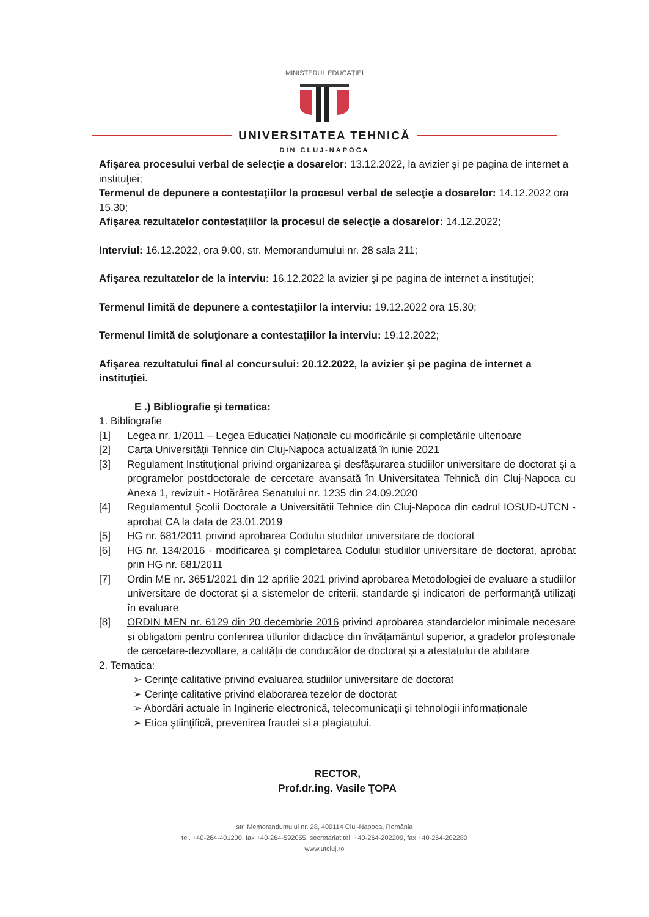MINISTERUL EDUCAȚIEI
UNIVERSITATEA TEHNICĂ
DIN CLUJ-NAPOCA
Afişarea procesului verbal de selecţie a dosarelor: 13.12.2022, la avizier şi pe pagina de internet a instituţiei;
Termenul de depunere a contestaţiilor la procesul verbal de selecţie a dosarelor: 14.12.2022 ora 15.30;
Afişarea rezultatelor contestaţiilor la procesul de selecţie a dosarelor: 14.12.2022;
Interviul: 16.12.2022, ora 9.00, str. Memorandumului nr. 28 sala 211;
Afişarea rezultatelor de la interviu: 16.12.2022 la avizier şi pe pagina de internet a instituţiei;
Termenul limită de depunere a contestaţiilor la interviu: 19.12.2022 ora 15.30;
Termenul limită de soluţionare a contestaţiilor la interviu: 19.12.2022;
Afişarea rezultatului final al concursului: 20.12.2022, la avizier şi pe pagina de internet a instituţiei.
E .) Bibliografie şi tematica:
1. Bibliografie
[1] Legea nr. 1/2011 – Legea Educației Naționale cu modificările și completările ulterioare
[2] Carta Universităţii Tehnice din Cluj-Napoca actualizată în iunie 2021
[3] Regulament Instituţional privind organizarea şi desfăşurarea studiilor universitare de doctorat şi a programelor postdoctorale de cercetare avansată în Universitatea Tehnică din Cluj-Napoca cu Anexa 1, revizuit - Hotărârea Senatului nr. 1235 din 24.09.2020
[4] Regulamentul Şcolii Doctorale a Universitătii Tehnice din Cluj-Napoca din cadrul IOSUD-UTCN - aprobat CA la data de 23.01.2019
[5] HG nr. 681/2011 privind aprobarea Codului studiilor universitare de doctorat
[6] HG nr. 134/2016 - modificarea şi completarea Codului studiilor universitare de doctorat, aprobat prin HG nr. 681/2011
[7] Ordin ME nr. 3651/2021 din 12 aprilie 2021 privind aprobarea Metodologiei de evaluare a studiilor universitare de doctorat şi a sistemelor de criterii, standarde şi indicatori de performanţă utilizaţi în evaluare
[8] ORDIN MEN nr. 6129 din 20 decembrie 2016 privind aprobarea standardelor minimale necesare și obligatorii pentru conferirea titlurilor didactice din învățamântul superior, a gradelor profesionale de cercetare-dezvoltare, a calității de conducător de doctorat și a atestatului de abilitare
2. Tematica:
➢ Cerinţe calitative privind evaluarea studiilor universitare de doctorat
➢ Cerinţe calitative privind elaborarea tezelor de doctorat
➢ Abordări actuale în Inginerie electronică, telecomunicații și tehnologii informaționale
➢ Etica ştiinţifică, prevenirea fraudei si a plagiatului.
RECTOR,
Prof.dr.ing. Vasile ŢOPA
str. Memorandumului nr. 28, 400114 Cluj-Napoca, România
tel. +40-264-401200, fax +40-264-592055, secretariat tel. +40-264-202209, fax +40-264-202280
www.utcluj.ro